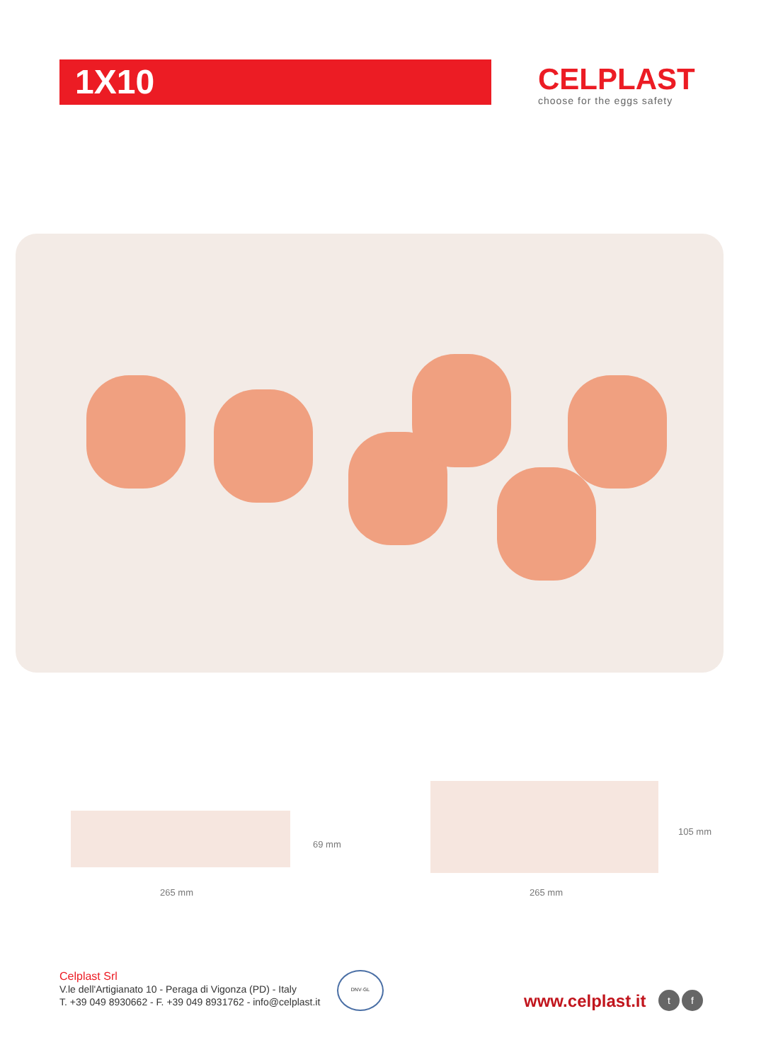1X10
CELPLAST
choose for the eggs safety
69 mm
265 mm
105 mm
265 mm
Celplast Srl
V.le dell'Artigianato 10 - Peraga di Vigonza (PD) - Italy
T. +39 049 8930662 - F. +39 049 8931762 - info@celplast.it
DNV·GL
www.celplast.it t f